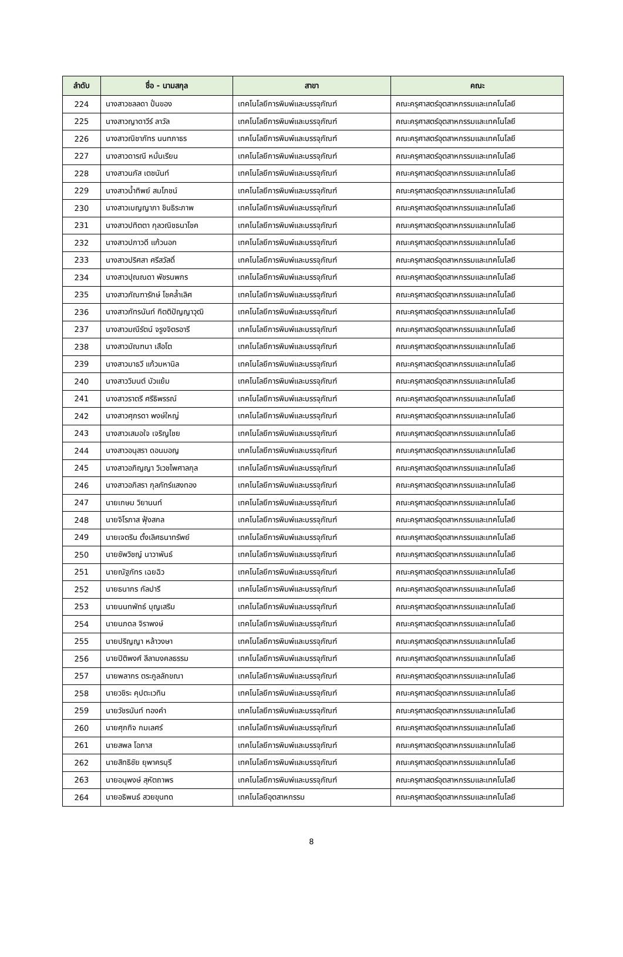| ลำดับ | ชื่อ - นามสกุล | สาขา | คณะ |
| --- | --- | --- | --- |
| 224 | นางสาวชลลดา ปั่นของ | เทคโนโลยีการพิมพ์และบรรจุภัณฑ์ | คณะครุศาสตร์อุตสาหกรรมและเทคโนโลยี |
| 225 | นางสาวญาดาวีร์ ลาวัล | เทคโนโลยีการพิมพ์และบรรจุภัณฑ์ | คณะครุศาสตร์อุตสาหกรรมและเทคโนโลยี |
| 226 | นางสาวณิชาภัทร นนทภาธร | เทคโนโลยีการพิมพ์และบรรจุภัณฑ์ | คณะครุศาสตร์อุตสาหกรรมและเทคโนโลยี |
| 227 | นางสาวดารณี หมั่นเรียน | เทคโนโลยีการพิมพ์และบรรจุภัณฑ์ | คณะครุศาสตร์อุตสาหกรรมและเทคโนโลยี |
| 228 | นางสาวนภัส เตชนันท์ | เทคโนโลยีการพิมพ์และบรรจุภัณฑ์ | คณะครุศาสตร์อุตสาหกรรมและเทคโนโลยี |
| 229 | นางสาวน้ำทิพย์ สมโภชน์ | เทคโนโลยีการพิมพ์และบรรจุภัณฑ์ | คณะครุศาสตร์อุตสาหกรรมและเทคโนโลยี |
| 230 | นางสาวเบญญาภา ชินธิระภาพ | เทคโนโลยีการพิมพ์และบรรจุภัณฑ์ | คณะครุศาสตร์อุตสาหกรรมและเทคโนโลยี |
| 231 | นางสาวปทิตตา กุลวณิชธนาโชค | เทคโนโลยีการพิมพ์และบรรจุภัณฑ์ | คณะครุศาสตร์อุตสาหกรรมและเทคโนโลยี |
| 232 | นางสาวปภาวดี แก้วนอก | เทคโนโลยีการพิมพ์และบรรจุภัณฑ์ | คณะครุศาสตร์อุตสาหกรรมและเทคโนโลยี |
| 233 | นางสาวปริศสา ศรีสวัสดิ์ | เทคโนโลยีการพิมพ์และบรรจุภัณฑ์ | คณะครุศาสตร์อุตสาหกรรมและเทคโนโลยี |
| 234 | นางสาวปุณณดา พัชรนพกร | เทคโนโลยีการพิมพ์และบรรจุภัณฑ์ | คณะครุศาสตร์อุตสาหกรรมและเทคโนโลยี |
| 235 | นางสาวภัณฑารักษ์ โชคล้ำเลิศ | เทคโนโลยีการพิมพ์และบรรจุภัณฑ์ | คณะครุศาสตร์อุตสาหกรรมและเทคโนโลยี |
| 236 | นางสาวภัทรนันท์ กิตติปัญญาวุฒิ | เทคโนโลยีการพิมพ์และบรรจุภัณฑ์ | คณะครุศาสตร์อุตสาหกรรมและเทคโนโลยี |
| 237 | นางสาวมณีรัตน์ จรูงจิตรอารี | เทคโนโลยีการพิมพ์และบรรจุภัณฑ์ | คณะครุศาสตร์อุตสาหกรรมและเทคโนโลยี |
| 238 | นางสาวมัณฑนา เสือโต | เทคโนโลยีการพิมพ์และบรรจุภัณฑ์ | คณะครุศาสตร์อุตสาหกรรมและเทคโนโลยี |
| 239 | นางสาวมาธวี แก้วมหานิล | เทคโนโลยีการพิมพ์และบรรจุภัณฑ์ | คณะครุศาสตร์อุตสาหกรรมและเทคโนโลยี |
| 240 | นางสาววิมนต์ บัวแย้ม | เทคโนโลยีการพิมพ์และบรรจุภัณฑ์ | คณะครุศาสตร์อุตสาหกรรมและเทคโนโลยี |
| 241 | นางสาวราตรี ศรีธิพรรณ์ | เทคโนโลยีการพิมพ์และบรรจุภัณฑ์ | คณะครุศาสตร์อุตสาหกรรมและเทคโนโลยี |
| 242 | นางสาวศุภรดา พงษ์ใหญ่ | เทคโนโลยีการพิมพ์และบรรจุภัณฑ์ | คณะครุศาสตร์อุตสาหกรรมและเทคโนโลยี |
| 243 | นางสาวเสมอใจ เจริญไชย | เทคโนโลยีการพิมพ์และบรรจุภัณฑ์ | คณะครุศาสตร์อุตสาหกรรมและเทคโนโลยี |
| 244 | นางสาวอนุสรา ดอนมอญ | เทคโนโลยีการพิมพ์และบรรจุภัณฑ์ | คณะครุศาสตร์อุตสาหกรรมและเทคโนโลยี |
| 245 | นางสาวอภิญญา วิเวชไพศาลกุล | เทคโนโลยีการพิมพ์และบรรจุภัณฑ์ | คณะครุศาสตร์อุตสาหกรรมและเทคโนโลยี |
| 246 | นางสาวอภิสรา กุลภัทร์แสงทอง | เทคโนโลยีการพิมพ์และบรรจุภัณฑ์ | คณะครุศาสตร์อุตสาหกรรมและเทคโนโลยี |
| 247 | นายเกษม วิยานนท์ | เทคโนโลยีการพิมพ์และบรรจุภัณฑ์ | คณะครุศาสตร์อุตสาหกรรมและเทคโนโลยี |
| 248 | นายจิโรภาส ฟุ้งสกล | เทคโนโลยีการพิมพ์และบรรจุภัณฑ์ | คณะครุศาสตร์อุตสาหกรรมและเทคโนโลยี |
| 249 | นายเจตริน ตั้งเลิศธนาทรัพย์ | เทคโนโลยีการพิมพ์และบรรจุภัณฑ์ | คณะครุศาสตร์อุตสาหกรรมและเทคโนโลยี |
| 250 | นายชัพวิชญ์ นาวาพันธ์ | เทคโนโลยีการพิมพ์และบรรจุภัณฑ์ | คณะครุศาสตร์อุตสาหกรรมและเทคโนโลยี |
| 251 | นายณัฐภัทร เฉยฉิว | เทคโนโลยีการพิมพ์และบรรจุภัณฑ์ | คณะครุศาสตร์อุตสาหกรรมและเทคโนโลยี |
| 252 | นายธนากร กัลปารี | เทคโนโลยีการพิมพ์และบรรจุภัณฑ์ | คณะครุศาสตร์อุตสาหกรรมและเทคโนโลยี |
| 253 | นายนนทพัทธ์ บุญเสริม | เทคโนโลยีการพิมพ์และบรรจุภัณฑ์ | คณะครุศาสตร์อุตสาหกรรมและเทคโนโลยี |
| 254 | นายนภดล จิราพงษ์ | เทคโนโลยีการพิมพ์และบรรจุภัณฑ์ | คณะครุศาสตร์อุตสาหกรรมและเทคโนโลยี |
| 255 | นายปริญญา หล้าวงษา | เทคโนโลยีการพิมพ์และบรรจุภัณฑ์ | คณะครุศาสตร์อุตสาหกรรมและเทคโนโลยี |
| 256 | นายปิติพงศ์ ลีลามงคลธรรม | เทคโนโลยีการพิมพ์และบรรจุภัณฑ์ | คณะครุศาสตร์อุตสาหกรรมและเทคโนโลยี |
| 257 | นายพลากร ตระกูลลักขณา | เทคโนโลยีการพิมพ์และบรรจุภัณฑ์ | คณะครุศาสตร์อุตสาหกรรมและเทคโนโลยี |
| 258 | นายวชิระ คุปตะเวทิน | เทคโนโลยีการพิมพ์และบรรจุภัณฑ์ | คณะครุศาสตร์อุตสาหกรรมและเทคโนโลยี |
| 259 | นายวัชรนันท์ ทองคำ | เทคโนโลยีการพิมพ์และบรรจุภัณฑ์ | คณะครุศาสตร์อุตสาหกรรมและเทคโนโลยี |
| 260 | นายศุภกิจ กมเลศร์ | เทคโนโลยีการพิมพ์และบรรจุภัณฑ์ | คณะครุศาสตร์อุตสาหกรรมและเทคโนโลยี |
| 261 | นายสพล โอภาส | เทคโนโลยีการพิมพ์และบรรจุภัณฑ์ | คณะครุศาสตร์อุตสาหกรรมและเทคโนโลยี |
| 262 | นายสิทธิชัย ยุพาครบุรี | เทคโนโลยีการพิมพ์และบรรจุภัณฑ์ | คณะครุศาสตร์อุตสาหกรรมและเทคโนโลยี |
| 263 | นายอนุพงษ์ สุหัตถาพร | เทคโนโลยีการพิมพ์และบรรจุภัณฑ์ | คณะครุศาสตร์อุตสาหกรรมและเทคโนโลยี |
| 264 | นายอธิพนธ์ สวยขุนทด | เทคโนโลยีอุตสาหกรรม | คณะครุศาสตร์อุตสาหกรรมและเทคโนโลยี |
8